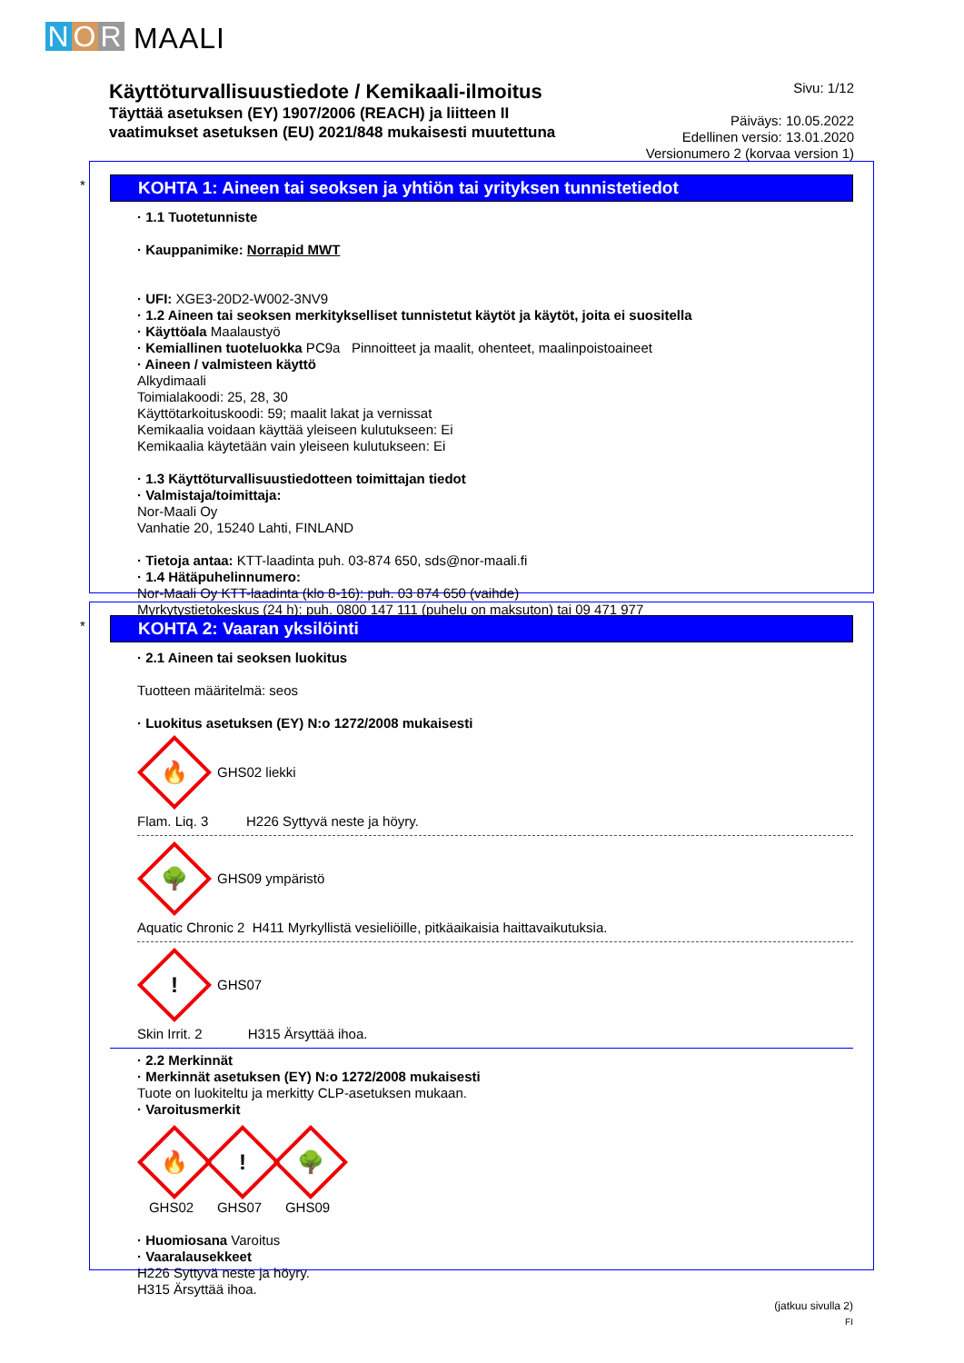N O R MAALI
Käyttöturvallisuustiedote / Kemikaali-ilmoitus
Täyttää asetuksen (EY) 1907/2006 (REACH) ja liitteen II
vaatimukset asetuksen (EU) 2021/848 mukaisesti muutettuna
Sivu: 1/12
Päiväys: 10.05.2022
Edellinen versio: 13.01.2020
Versionumero 2 (korvaa version 1)
*
KOHTA 1: Aineen tai seoksen ja yhtiön tai yrityksen tunnistetiedot
· 1.1 Tuotetunniste
· Kauppanimike: Norrapid MWT
· UFI: XGE3-20D2-W002-3NV9
· 1.2 Aineen tai seoksen merkitykselliset tunnistetut käytöt ja käytöt, joita ei suositella
· Käyttöala Maalaustyö
· Kemiallinen tuoteluokka PC9a Pinnoitteet ja maalit, ohenteet, maalinpoistoaineet
· Aineen / valmisteen käyttö
Alkydimaali
Toimialakoodi: 25, 28, 30
Käyttötarkoituskoodi: 59; maalit lakat ja vernissat
Kemikaalia voidaan käyttää yleiseen kulutukseen: Ei
Kemikaalia käytetään vain yleiseen kulutukseen: Ei
· 1.3 Käyttöturvallisuustiedotteen toimittajan tiedot
· Valmistaja/toimittaja:
Nor-Maali Oy
Vanhatie 20, 15240 Lahti, FINLAND
· Tietoja antaa: KTT-laadinta puh. 03-874 650, sds@nor-maali.fi
· 1.4 Hätäpuhelinnumero:
Nor-Maali Oy KTT-laadinta (klo 8-16): puh. 03 874 650 (vaihde)
Myrkytystietokeskus (24 h): puh. 0800 147 111 (puhelu on maksuton) tai 09 471 977
*
KOHTA 2: Vaaran yksilöinti
· 2.1 Aineen tai seoksen luokitus
Tuotteen määritelmä: seos
· Luokitus asetuksen (EY) N:o 1272/2008 mukaisesti
🔥
GHS02 liekki
Flam. Liq. 3 H226 Syttyvä neste ja höyry.
🌳
GHS09 ympäristö
Aquatic Chronic 2 H411 Myrkyllistä vesieliöille, pitkäaikaisia haittavaikutuksia.
!
GHS07
Skin Irrit. 2 H315 Ärsyttää ihoa.
· 2.2 Merkinnät
· Merkinnät asetuksen (EY) N:o 1272/2008 mukaisesti
Tuote on luokiteltu ja merkitty CLP-asetuksen mukaan.
· Varoitusmerkit
🔥
GHS02
!
GHS07
🌳
GHS09
· Huomiosana Varoitus
· Vaaralausekkeet
H226 Syttyvä neste ja höyry.
H315 Ärsyttää ihoa.
(jatkuu sivulla 2)
FI